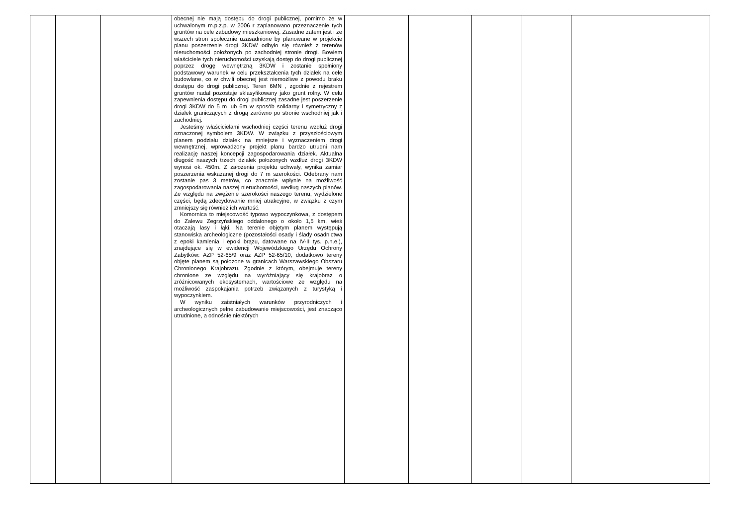| | | | obecnej nie mają dostępu do drogi publicznej, pomimo że w uchwalonym m.p.z.p. w 2006 r zaplanowano przeznaczenie tych gruntów na cele zabudowy mieszkaniowej. Zasadne zatem jest i ze wszech stron społecznie uzasadnione by planowane w projekcie planu poszerzenie drogi 3KDW odbyło się również z terenów nieruchomości położonych po zachodniej stronie drogi. Bowiem właściciele tych nieruchomości uzyskają dostęp do drogi publicznej poprzez drogę wewnętrzną 3KDW i zostanie spełniony podstawowy warunek w celu przekształcenia tych działek na cele budowlane, co w chwili obecnej jest niemożliwe z powodu braku dostępu do drogi publicznej. Teren 6MN , zgodnie z rejestrem gruntów nadal pozostaje sklasyfikowany jako grunt rolny. W celu zapewnienia dostępu do drogi publicznej zasadne jest poszerzenie drogi 3KDW do 5 m lub 6m w sposób solidarny i symetryczny z działek graniczących z drogą zarówno po stronie wschodniej jak i zachodniej. Jesteśmy właścicielami wschodniej części terenu wzdłuż drogi oznaczonej symbolem 3KDW. W związku z przyszłościowym planem podziału działek na mniejsze i wyznaczeniem drogi wewnętrznej, wprowadzony projekt planu bardzo utrudni nam realizację naszej koncepcji zagospodarowania działek. Aktualna długość naszych trzech działek położonych wzdłuż drogi 3KDW wynosi ok. 450m. Z założenia projektu uchwały, wynika zamiar poszerzenia wskazanej drogi do 7 m szerokości. Odebrany nam zostanie pas 3 metrów, co znacznie wpłynie na możliwość zagospodarowania naszej nieruchomości, według naszych planów. Ze względu na zwężenie szerokości naszego terenu, wydzielone części, będą zdecydowanie mniej atrakcyjne, w związku z czym zmniejszy się również ich wartość. Komornica to miejscowość typowo wypoczynkowa, z dostępem do Zalewu Zegrzyńskiego oddalonego o około 1,5 km, wieś otaczają lasy i łąki. Na terenie objętym planem występują stanowiska archeologiczne (pozostałości osady i ślady osadnictwa z epoki kamienia i epoki brązu, datowane na IV-II tys. p.n.e.), znajdujące się w ewidencji Wojewódzkiego Urzędu Ochrony Zabytków: AZP 52-65/9 oraz AZP 52-65/10, dodatkowo tereny objęte planem są położone w granicach Warszawskiego Obszaru Chronionego Krajobrazu. Zgodnie z którym, obejmuje tereny chronione ze względu na wyróżniający się krajobraz o zróżnicowanych ekosystemach, wartościowe ze względu na możliwość zaspokajania potrzeb związanych z turystyką i wypoczynkiem. W wyniku zaistniałych warunków przyrodniczych i archeologicznych pełne zabudowanie miejscowości, jest znacząco utrudnione, a odnośnie niektórych | | | | | |